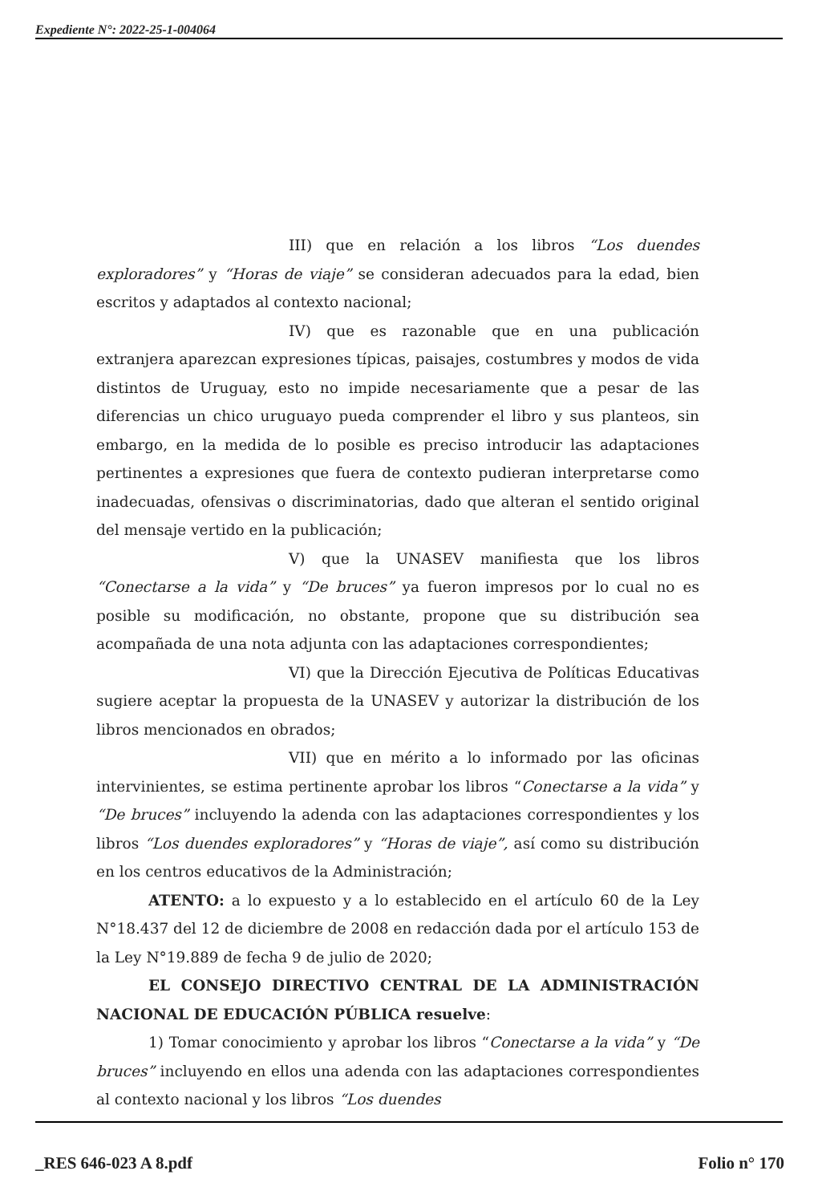Expediente N°: 2022-25-1-004064
III) que en relación a los libros “Los duendes exploradores” y “Horas de viaje” se consideran adecuados para la edad, bien escritos y adaptados al contexto nacional;
IV) que es razonable que en una publicación extranjera aparezcan expresiones típicas, paisajes, costumbres y modos de vida distintos de Uruguay, esto no impide necesariamente que a pesar de las diferencias un chico uruguayo pueda comprender el libro y sus planteos, sin embargo, en la medida de lo posible es preciso introducir las adaptaciones pertinentes a expresiones que fuera de contexto pudieran interpretarse como inadecuadas, ofensivas o discriminatorias, dado que alteran el sentido original del mensaje vertido en la publicación;
V) que la UNASEV manifiesta que los libros “Conectarse a la vida” y “De bruces” ya fueron impresos por lo cual no es posible su modificación, no obstante, propone que su distribución sea acompañada de una nota adjunta con las adaptaciones correspondientes;
VI) que la Dirección Ejecutiva de Políticas Educativas sugiere aceptar la propuesta de la UNASEV y autorizar la distribución de los libros mencionados en obrados;
VII) que en mérito a lo informado por las oficinas intervinientes, se estima pertinente aprobar los libros “Conectarse a la vida” y “De bruces” incluyendo la adenda con las adaptaciones correspondientes y los libros “Los duendes exploradores” y “Horas de viaje”, así como su distribución en los centros educativos de la Administración;
ATENTO: a lo expuesto y a lo establecido en el artículo 60 de la Ley N°18.437 del 12 de diciembre de 2008 en redacción dada por el artículo 153 de la Ley N°19.889 de fecha 9 de julio de 2020;
EL CONSEJO DIRECTIVO CENTRAL DE LA ADMINISTRACIÓN NACIONAL DE EDUCACIÓN PÚBLICA resuelve:
1) Tomar conocimiento y aprobar los libros “Conectarse a la vida” y “De bruces” incluyendo en ellos una adenda con las adaptaciones correspondientes al contexto nacional y los libros “Los duendes
_RES 646-023 A 8.pdf Folio n° 170